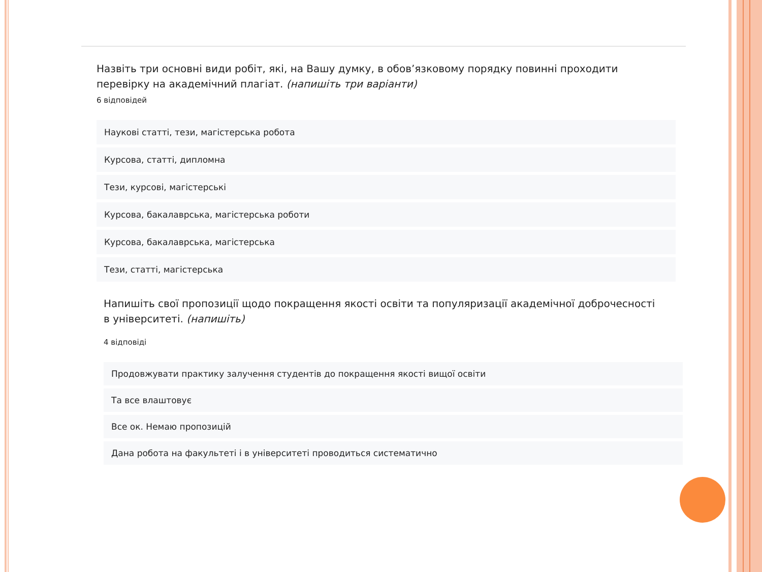Назвіть три основні види робіт, які, на Вашу думку, в обов’язковому порядку повинні проходити перевірку на академічний плагіат. (напишіть три варіанти)
6 відповідей
Наукові статті, тези, магістерська робота
Курсова, статті, дипломна
Тези, курсові, магістерські
Курсова, бакалаврська, магістерська роботи
Курсова, бакалаврська, магістерська
Тези, статті, магістерська
Напишіть свої пропозиції щодо покращення якості освіти та популяризації академічної доброчесності в університеті. (напишіть)
4 відповіді
Продовжувати практику залучення студентів до покращення якості вищої освіти
Та все влаштовує
Все ок. Немаю пропозицій
Дана робота на факультеті і в університеті проводиться систематично